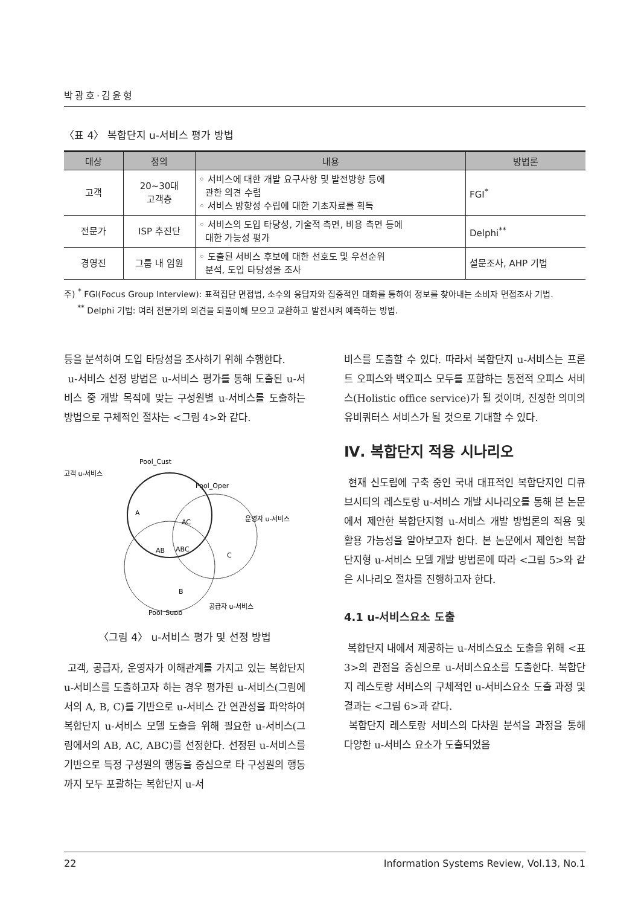박광호·김윤형
〈표 4〉 복합단지 u-서비스 평가 방법
| 대상 | 정의 | 내용 | 방법론 |
| --- | --- | --- | --- |
| 고객 | 20~30대 고객층 | ◦ 서비스에 대한 개발 요구사항 및 발전방향 등에 관한 의견 수렴 ◦ 서비스 방향성 수립에 대한 기초자료를 획득 | FGI<sup>*</sup> |
| 전문가 | ISP 추진단 | ◦ 서비스의 도입 타당성, 기술적 측면, 비용 측면 등에 대한 가능성 평가 | Delphi<sup>**</sup> |
| 경영진 | 그룹 내 임원 | ◦ 도출된 서비스 후보에 대한 선호도 및 우선순위 분석, 도입 타당성을 조사 | 설문조사, AHP 기법 |
주) <sup>*</sup> FGI(Focus Group Interview): 표적집단 면접법, 소수의 응답자와 집중적인 대화를 통하여 정보를 찾아내는 소비자 면접조사 기법.
<sup>**</sup> Delphi 기법: 여러 전문가의 의견을 되풀이해 모으고 교환하고 발전시켜 예측하는 방법.
등을 분석하여 도입 타당성을 조사하기 위해 수행한다.
u-서비스 선정 방법은 u-서비스 평가를 통해 도출된 u-서비스 중 개발 목적에 맞는 구성원별 u-서비스를 도출하는 방법으로 구체적인 절차는 <그림 4>와 같다.
Pool_Cust
고객 u-서비스
Pool_Oper
운영자 u-서비스
A
AC
AB
ABC
C
B
Pool_Supp
공급자 u-서비스
〈그림 4〉 u-서비스 평가 및 선정 방법
고객, 공급자, 운영자가 이해관계를 가지고 있는 복합단지 u-서비스를 도출하고자 하는 경우 평가된 u-서비스(그림에서의 A, B, C)를 기반으로 u-서비스 간 연관성을 파악하여 복합단지 u-서비스 모델 도출을 위해 필요한 u-서비스(그림에서의 AB, AC, ABC)를 선정한다. 선정된 u-서비스를 기반으로 특정 구성원의 행동을 중심으로 타 구성원의 행동까지 모두 포괄하는 복합단지 u-서
비스를 도출할 수 있다. 따라서 복합단지 u-서비스는 프론트 오피스와 백오피스 모두를 포함하는 통전적 오피스 서비스(Holistic office service)가 될 것이며, 진정한 의미의 유비쿼터스 서비스가 될 것으로 기대할 수 있다.
Ⅳ. 복합단지 적용 시나리오
현재 신도림에 구축 중인 국내 대표적인 복합단지인 디큐브시티의 레스토랑 u-서비스 개발 시나리오를 통해 본 논문에서 제안한 복합단지형 u-서비스 개발 방법론의 적용 및 활용 가능성을 알아보고자 한다. 본 논문에서 제안한 복합단지형 u-서비스 모델 개발 방법론에 따라 <그림 5>와 같은 시나리오 절차를 진행하고자 한다.
4.1 u-서비스요소 도출
복합단지 내에서 제공하는 u-서비스요소 도출을 위해 <표 3>의 관점을 중심으로 u-서비스요소를 도출한다. 복합단지 레스토랑 서비스의 구체적인 u-서비스요소 도출 과정 및 결과는 <그림 6>과 같다.
복합단지 레스토랑 서비스의 다차원 분석을 과정을 통해 다양한 u-서비스 요소가 도출되었음
22 Information Systems Review, Vol.13, No.1